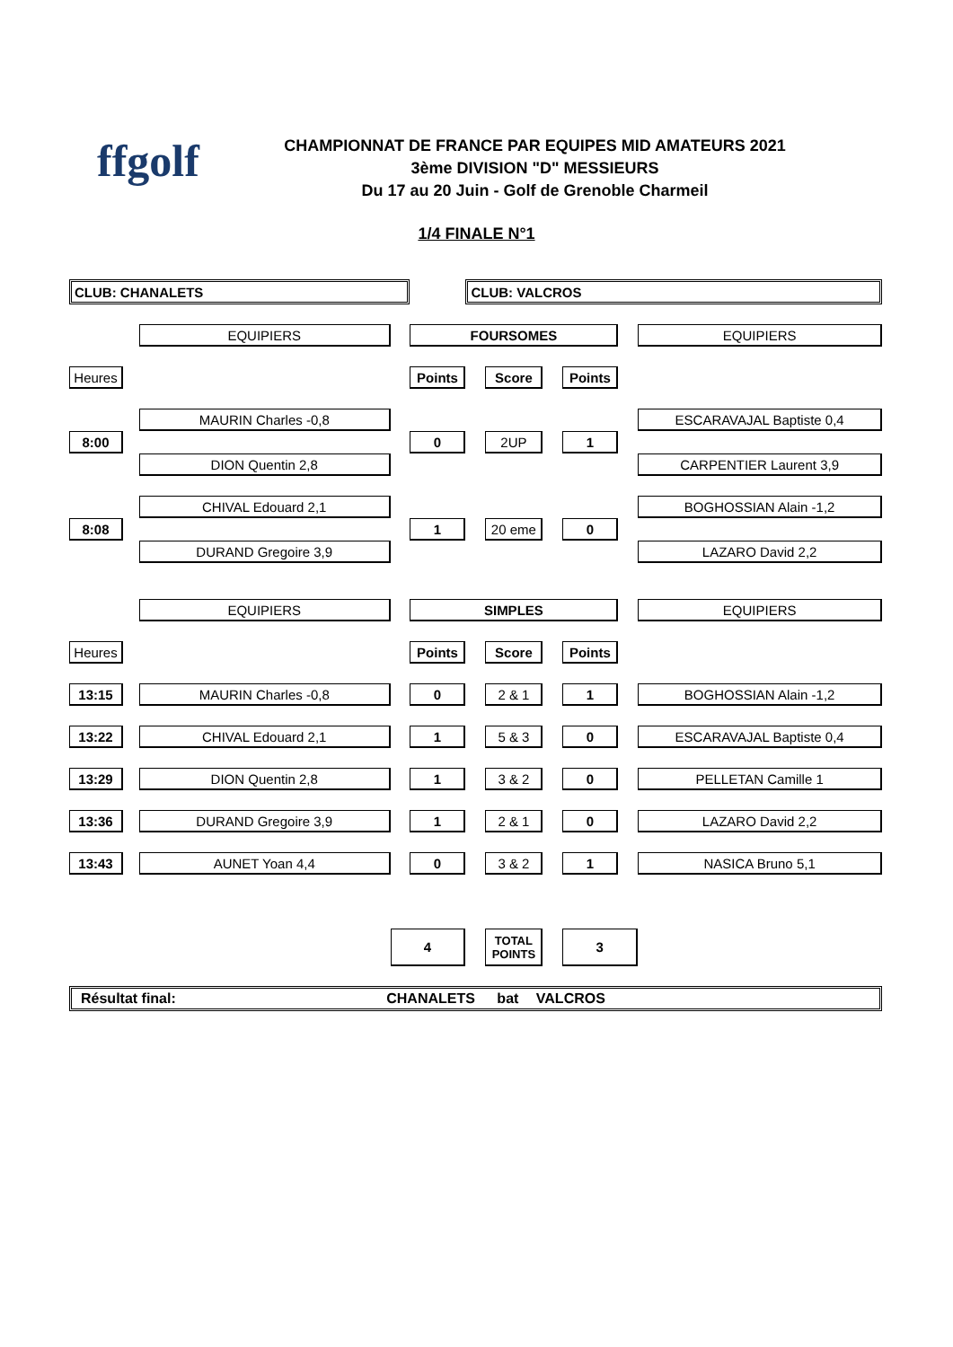ffgolf
CHAMPIONNAT DE FRANCE PAR EQUIPES MID AMATEURS 2021
3ème DIVISION "D" MESSIEURS
Du 17 au 20 Juin - Golf de Grenoble Charmeil
1/4 FINALE N°1
| CLUB: CHANALETS | | | | | CLUB: VALCROS | | | | | |
| | | EQUIPIERS | | FOURSOMES | | | | | | EQUIPIERS |
| Heures | | | | Points | | Score | | Points | | |
| | | MAURIN Charles -0,8 | | | | | | | | ESCARAVAJAL Baptiste 0,4 |
| 8:00 | | | | 0 | | 2UP | | 1 | | |
| | | DION Quentin 2,8 | | | | | | | | CARPENTIER Laurent 3,9 |
| | | CHIVAL Edouard 2,1 | | | | | | | | BOGHOSSIAN Alain -1,2 |
| 8:08 | | | | 1 | | 20 eme | | 0 | | |
| | | DURAND Gregoire 3,9 | | | | | | | | LAZARO David 2,2 |
| | | EQUIPIERS | | SIMPLES | | | | | | EQUIPIERS |
| Heures | | | | Points | | Score | | Points | | |
| 13:15 | | MAURIN Charles -0,8 | | 0 | | 2 & 1 | | 1 | | BOGHOSSIAN Alain -1,2 |
| 13:22 | | CHIVAL Edouard 2,1 | | 1 | | 5 & 3 | | 0 | | ESCARAVAJAL Baptiste 0,4 |
| 13:29 | | DION Quentin 2,8 | | 1 | | 3 & 2 | | 0 | | PELLETAN Camille 1 |
| 13:36 | | DURAND Gregoire 3,9 | | 1 | | 2 & 1 | | 0 | | LAZARO David 2,2 |
| 13:43 | | AUNET Yoan 4,4 | | 0 | | 3 & 2 | | 1 | | NASICA Bruno 5,1 |
| | | | 4 | | | TOTAL POINTS | | 3 | | |
| Résultat final: CHANALETS bat VALCROS | | | | | | | | | | |